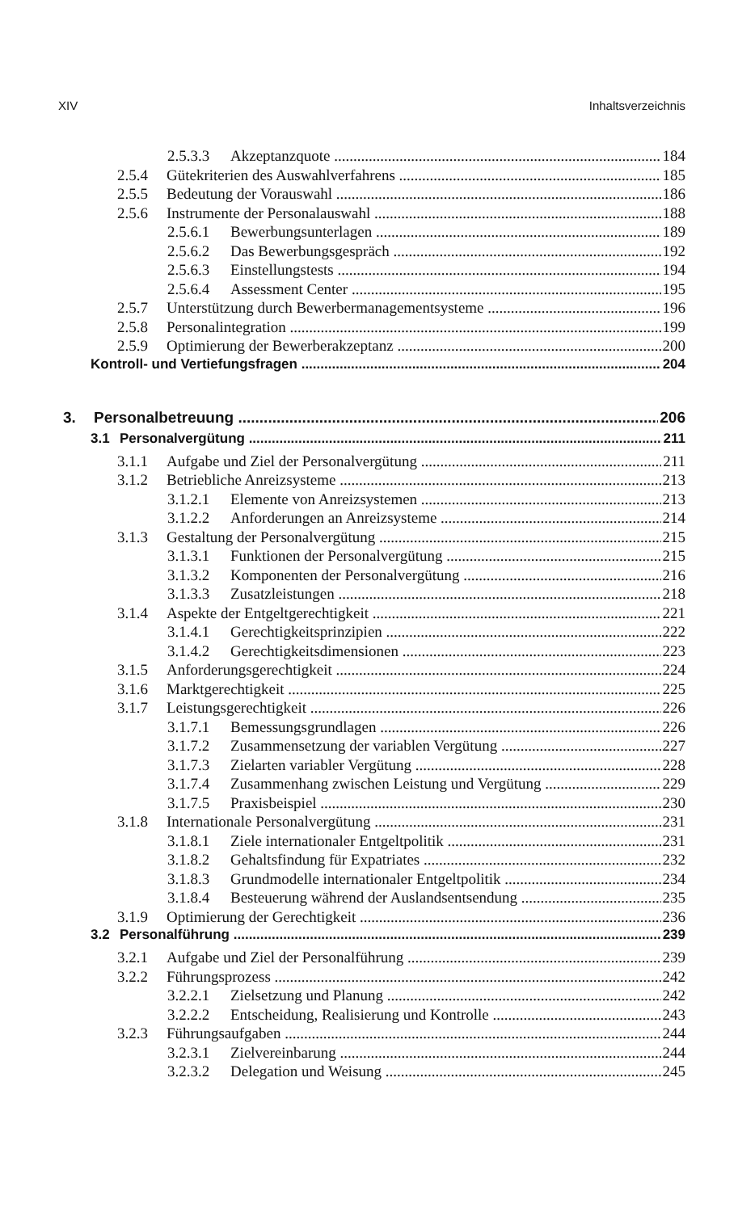XIV Inhaltsverzeichnis
2.5.3.3 Akzeptanzquote 184
2.5.4 Gütekriterien des Auswahlverfahrens 185
2.5.5 Bedeutung der Vorauswahl 186
2.5.6 Instrumente der Personalauswahl 188
2.5.6.1 Bewerbungsunterlagen 189
2.5.6.2 Das Bewerbungsgespräch 192
2.5.6.3 Einstellungstests 194
2.5.6.4 Assessment Center 195
2.5.7 Unterstützung durch Bewerbermanagementsysteme 196
2.5.8 Personalintegration 199
2.5.9 Optimierung der Bewerberakzeptanz 200
Kontroll- und Vertiefungsfragen 204
3. Personalbetreuung 206
3.1 Personalvergütung 211
3.1.1 Aufgabe und Ziel der Personalvergütung 211
3.1.2 Betriebliche Anreizsysteme 213
3.1.2.1 Elemente von Anreizsystemen 213
3.1.2.2 Anforderungen an Anreizsysteme 214
3.1.3 Gestaltung der Personalvergütung 215
3.1.3.1 Funktionen der Personalvergütung 215
3.1.3.2 Komponenten der Personalvergütung 216
3.1.3.3 Zusatzleistungen 218
3.1.4 Aspekte der Entgeltgerechtigkeit 221
3.1.4.1 Gerechtigkeitsprinzipien 222
3.1.4.2 Gerechtigkeitsdimensionen 223
3.1.5 Anforderungsgerechtigkeit 224
3.1.6 Marktgerechtigkeit 225
3.1.7 Leistungsgerechtigkeit 226
3.1.7.1 Bemessungsgrundlagen 226
3.1.7.2 Zusammensetzung der variablen Vergütung 227
3.1.7.3 Zielarten variabler Vergütung 228
3.1.7.4 Zusammenhang zwischen Leistung und Vergütung 229
3.1.7.5 Praxisbeispiel 230
3.1.8 Internationale Personalvergütung 231
3.1.8.1 Ziele internationaler Entgeltpolitik 231
3.1.8.2 Gehaltsfindung für Expatriates 232
3.1.8.3 Grundmodelle internationaler Entgeltpolitik 234
3.1.8.4 Besteuerung während der Auslandsentsendung 235
3.1.9 Optimierung der Gerechtigkeit 236
3.2 Personalführung 239
3.2.1 Aufgabe und Ziel der Personalführung 239
3.2.2 Führungsprozess 242
3.2.2.1 Zielsetzung und Planung 242
3.2.2.2 Entscheidung, Realisierung und Kontrolle 243
3.2.3 Führungsaufgaben 244
3.2.3.1 Zielvereinbarung 244
3.2.3.2 Delegation und Weisung 245